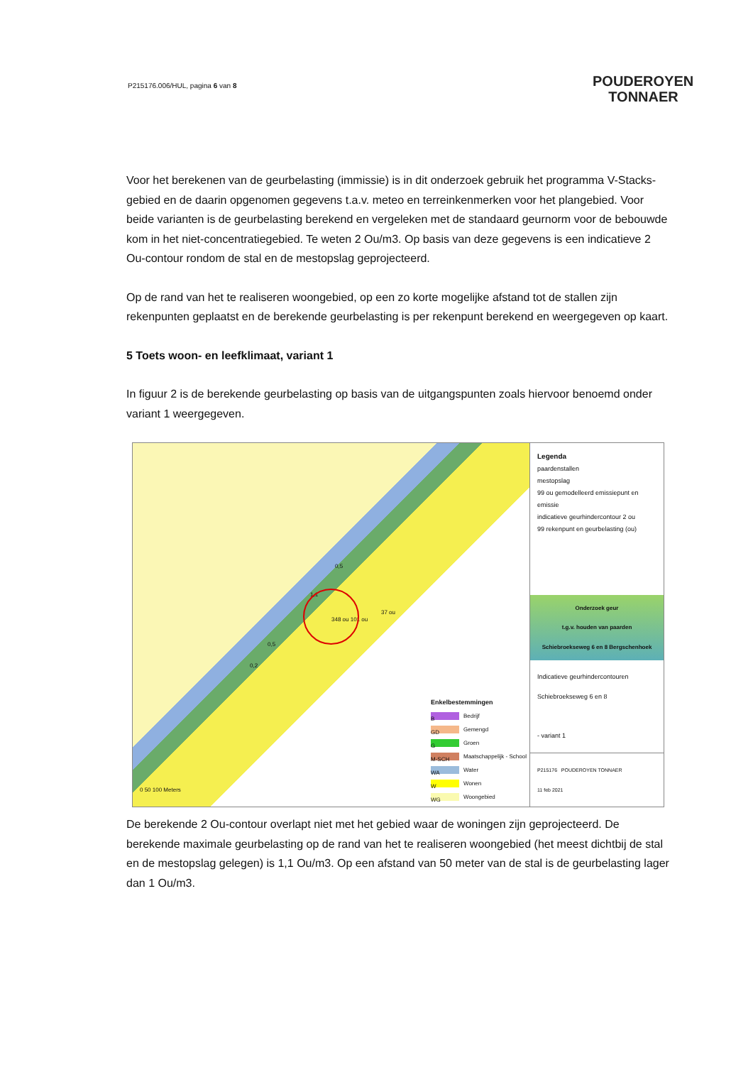P215176.006/HUL, pagina 6 van 8
POUDEROYEN
TONNAER
Voor het berekenen van de geurbelasting (immissie) is in dit onderzoek gebruik het programma V-Stacks-gebied en de daarin opgenomen gegevens t.a.v. meteo en terreinkenmerken voor het plangebied. Voor beide varianten is de geurbelasting berekend en vergeleken met de standaard geurnorm voor de bebouwde kom in het niet-concentratiegebied. Te weten 2 Ou/m3. Op basis van deze gegevens is een indicatieve 2 Ou-contour rondom de stal en de mestopslag geprojecteerd.
Op de rand van het te realiseren woongebied, op een zo korte mogelijke afstand tot de stallen zijn rekenpunten geplaatst en de berekende geurbelasting is per rekenpunt berekend en weergegeven op kaart.
5 Toets woon- en leefklimaat, variant 1
In figuur 2 is de berekende geurbelasting op basis van de uitgangspunten zoals hiervoor benoemd onder variant 1 weergegeven.
0,5
1,1
37 ou
348 ou 101 ou
0,5
0,2
0 50 100 Meters
Enkelbestemmingen
B Bedrijf
GD Gemengd
G Groen
M-SCH Maatschappelijk - School
WA Water
W Wonen
WG Woongebied
Legenda
paardenstallen
mestopslag
99 ou gemodelleerd emissiepunt en emissie
indicatieve geurhindercontour 2 ou
99 rekenpunt en geurbelasting (ou)
Onderzoek geur
t.g.v. houden van paarden
Schiebroekseweg 6 en 8 Bergschenhoek
Indicatieve geurhindercontouren Schiebroekseweg 6 en 8
- variant 1
P215176 POUDEROYEN TONNAER
11 feb 2021
De berekende 2 Ou-contour overlapt niet met het gebied waar de woningen zijn geprojecteerd. De berekende maximale geurbelasting op de rand van het te realiseren woongebied (het meest dichtbij de stal en de mestopslag gelegen) is 1,1 Ou/m3. Op een afstand van 50 meter van de stal is de geurbelasting lager dan 1 Ou/m3.